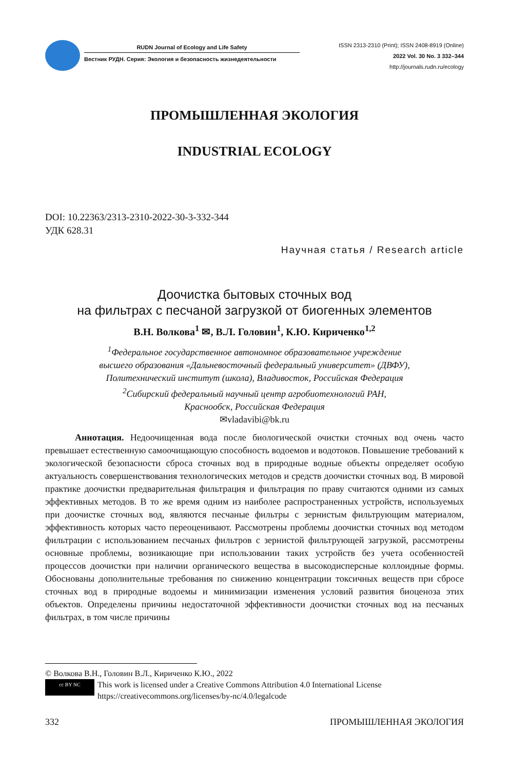RUDN Journal of Ecology and Life Safety
Вестник РУДН. Серия: Экология и безопасность жизнедеятельности
ISSN 2313-2310 (Print); ISSN 2408-8919 (Online)
2022 Vol. 30 No. 3 332–344
http://journals.rudn.ru/ecology
ПРОМЫШЛЕННАЯ ЭКОЛОГИЯ
INDUSTRIAL ECOLOGY
DOI: 10.22363/2313-2310-2022-30-3-332-344
УДК 628.31
Научная статья / Research article
Доочистка бытовых сточных вод
на фильтрах с песчаной загрузкой от биогенных элементов
В.Н. Волкова<sup>1</sup> ✉, В.Л. Головин<sup>1</sup>, К.Ю. Кириченко<sup>1,2</sup>
<sup>1</sup> Федеральное государственное автономное образовательное учреждение
высшего образования «Дальневосточный федеральный университет» (ДВФУ),
Политехнический институт (школа), Владивосток, Российская Федерация
<sup>2</sup> Сибирский федеральный научный центр агробиотехнологий РАН,
Краснообск, Российская Федерация
✉vladavibi@bk.ru
Аннотация. Недоочищенная вода после биологической очистки сточных вод очень часто превышает естественную самоочищающую способность водоемов и водотоков. Повышение требований к экологической безопасности сброса сточных вод в природные водные объекты определяет особую актуальность совершенствования технологических методов и средств доочистки сточных вод. В мировой практике доочистки предварительная фильтрация и фильтрация по праву считаются одними из самых эффективных методов. В то же время одним из наиболее распространенных устройств, используемых при доочистке сточных вод, являются песчаные фильтры с зернистым фильтрующим материалом, эффективность которых часто переоценивают. Рассмотрены проблемы доочистки сточных вод методом фильтрации с использованием песчаных фильтров с зернистой фильтрующей загрузкой, рассмотрены основные проблемы, возникающие при использовании таких устройств без учета особенностей процессов доочистки при наличии органического вещества в высокодисперсные коллоидные формы. Обоснованы дополнительные требования по снижению концентрации токсичных веществ при сбросе сточных вод в природные водоемы и минимизации изменения условий развития биоценоза этих объектов. Определены причины недостаточной эффективности доочистки сточных вод на песчаных фильтрах, в том числе причины
© Волкова В.Н., Головин В.Л., Кириченко К.Ю., 2022
cc BY NC This work is licensed under a Creative Commons Attribution 4.0 International License
https://creativecommons.org/licenses/by-nc/4.0/legalcode
332 ПРОМЫШЛЕННАЯ ЭКОЛОГИЯ